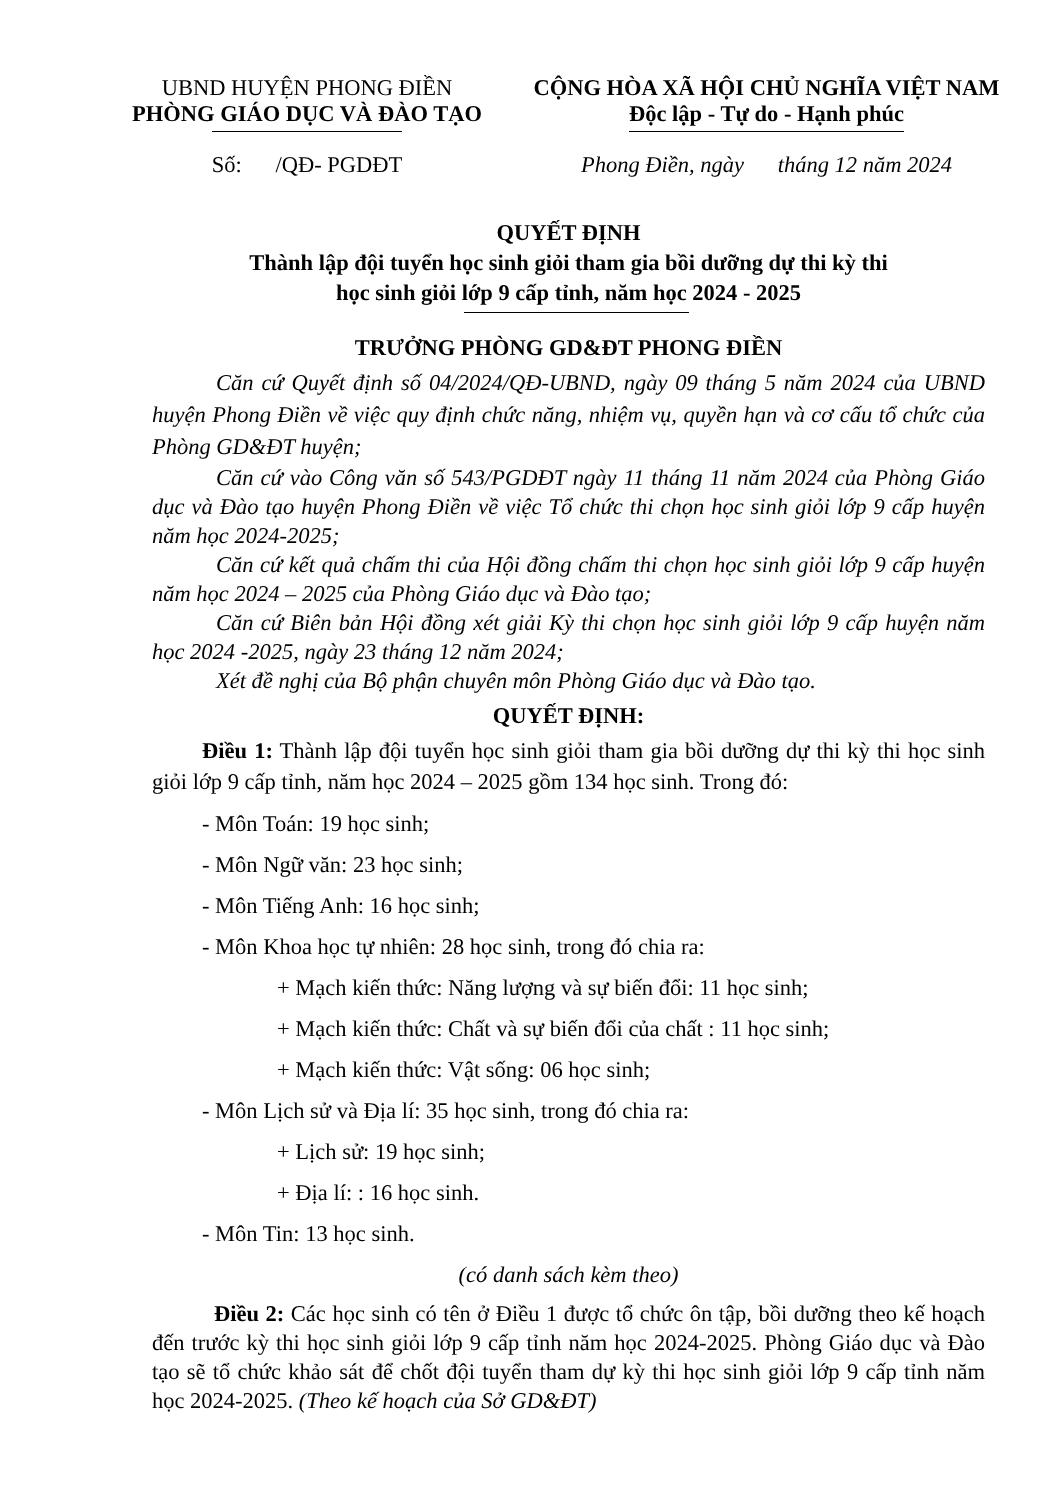UBND HUYỆN PHONG ĐIỀN
PHÒNG GIÁO DỤC VÀ ĐÀO TẠO
CỘNG HÒA XÃ HỘI CHỦ NGHĨA VIỆT NAM
Độc lập - Tự do - Hạnh phúc
Số: /QĐ- PGDĐT Phong Điền, ngày tháng 12 năm 2024
QUYẾT ĐỊNH
Thành lập đội tuyển học sinh giỏi tham gia bồi dưỡng dự thi kỳ thi
học sinh giỏi lớp 9 cấp tỉnh, năm học 2024 - 2025
TRƯỞNG PHÒNG GD&ĐT PHONG ĐIỀN
Căn cứ Quyết định số 04/2024/QĐ-UBND, ngày 09 tháng 5 năm 2024 của UBND huyện Phong Điền về việc quy định chức năng, nhiệm vụ, quyền hạn và cơ cấu tổ chức của Phòng GD&ĐT huyện;
Căn cứ vào Công văn số 543/PGDĐT ngày 11 tháng 11 năm 2024 của Phòng Giáo dục và Đào tạo huyện Phong Điền về việc Tổ chức thi chọn học sinh giỏi lớp 9 cấp huyện năm học 2024-2025;
Căn cứ kết quả chấm thi của Hội đồng chấm thi chọn học sinh giỏi lớp 9 cấp huyện năm học 2024 – 2025 của Phòng Giáo dục và Đào tạo;
Căn cứ Biên bản Hội đồng xét giải Kỳ thi chọn học sinh giỏi lớp 9 cấp huyện năm học 2024 -2025, ngày 23 tháng 12 năm 2024;
Xét đề nghị của Bộ phận chuyên môn Phòng Giáo dục và Đào tạo.
QUYẾT ĐỊNH:
Điều 1: Thành lập đội tuyển học sinh giỏi tham gia bồi dưỡng dự thi kỳ thi học sinh giỏi lớp 9 cấp tỉnh, năm học 2024 – 2025 gồm 134 học sinh. Trong đó:
- Môn Toán: 19 học sinh;
- Môn Ngữ văn: 23 học sinh;
- Môn Tiếng Anh: 16 học sinh;
- Môn Khoa học tự nhiên: 28 học sinh, trong đó chia ra:
+ Mạch kiến thức: Năng lượng và sự biến đổi: 11 học sinh;
+ Mạch kiến thức: Chất và sự biến đổi của chất : 11 học sinh;
+ Mạch kiến thức: Vật sống: 06 học sinh;
- Môn Lịch sử và Địa lí: 35 học sinh, trong đó chia ra:
+ Lịch sử: 19 học sinh;
+ Địa lí: : 16 học sinh.
- Môn Tin: 13 học sinh.
(có danh sách kèm theo)
Điều 2: Các học sinh có tên ở Điều 1 được tổ chức ôn tập, bồi dưỡng theo kế hoạch đến trước kỳ thi học sinh giỏi lớp 9 cấp tỉnh năm học 2024-2025. Phòng Giáo dục và Đào tạo sẽ tổ chức khảo sát để chốt đội tuyển tham dự kỳ thi học sinh giỏi lớp 9 cấp tỉnh năm học 2024-2025. (Theo kế hoạch của Sở GD&ĐT)